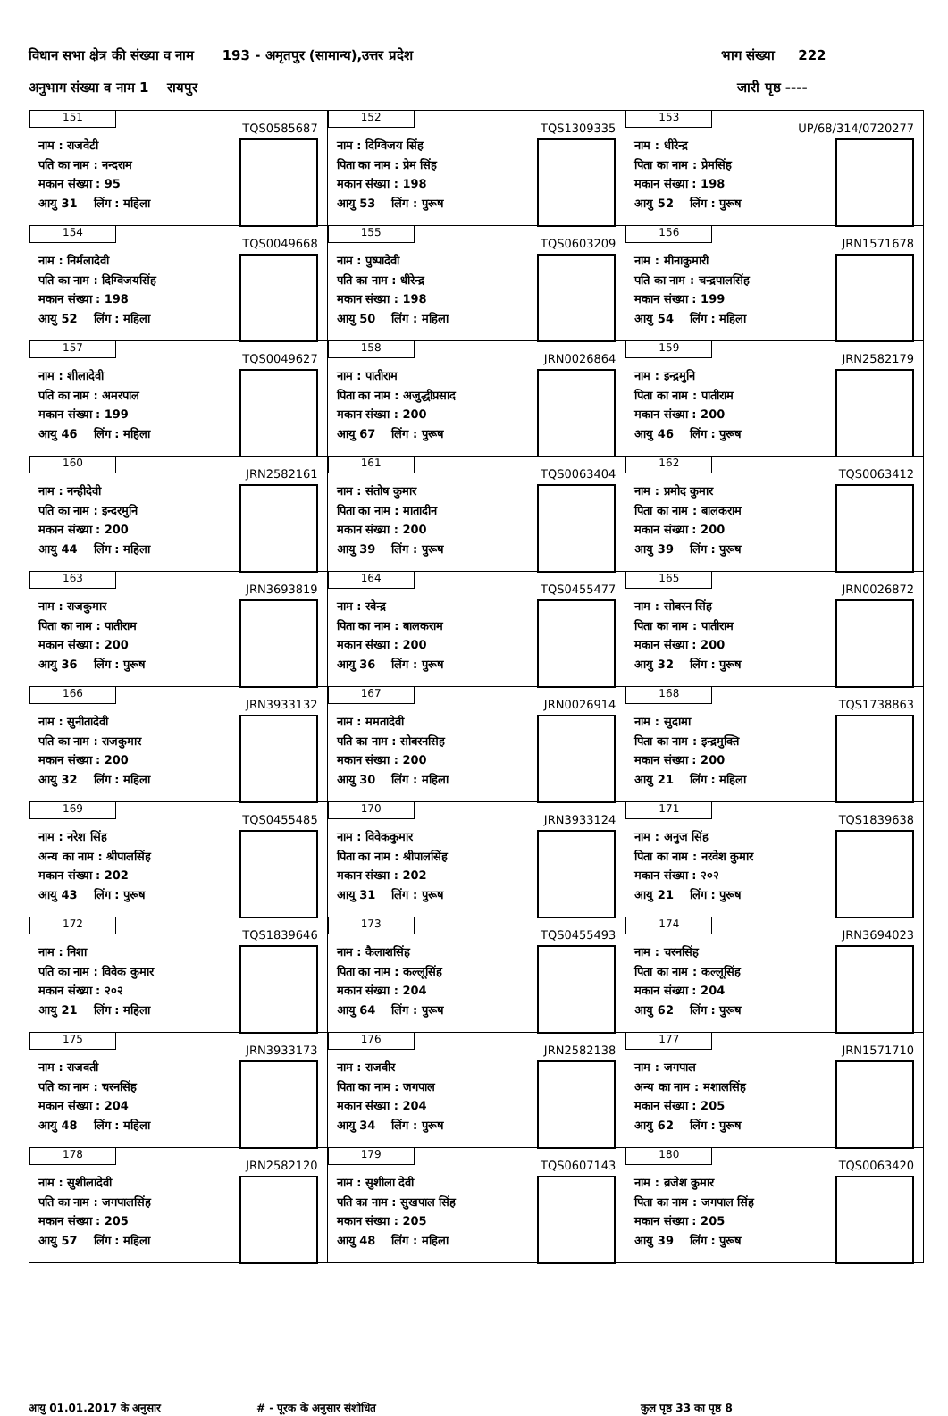विधान सभा क्षेत्र की संख्या व नाम 193 - अमृतपुर (सामान्य),उत्तर प्रदेश भाग संख्या 222
अनुभाग संख्या व नाम 1 रायपुर जारी पृष्ठ ----
| 151 TQS0585687 नाम : राजवेटी पति का नाम : नन्दराम मकान संख्या : 95 आयु 31 लिंग : महिला | 152 TQS1309335 नाम : दिग्विजय सिंह पिता का नाम : प्रेम सिंह मकान संख्या : 198 आयु 53 लिंग : पुरूष | 153 UP/68/314/0720277 नाम : धीरेन्द्र पिता का नाम : प्रेमसिंह मकान संख्या : 198 आयु 52 लिंग : पुरूष |
| 154 TQS0049668 नाम : निर्मलादेवी पति का नाम : दिग्विजयसिंह मकान संख्या : 198 आयु 52 लिंग : महिला | 155 TQS0603209 नाम : पुष्पादेवी पति का नाम : धीरेन्द्र मकान संख्या : 198 आयु 50 लिंग : महिला | 156 JRN1571678 नाम : मीनाकुमारी पति का नाम : चन्द्रपालसिंह मकान संख्या : 199 आयु 54 लिंग : महिला |
| 157 TQS0049627 नाम : शीलादेवी पति का नाम : अमरपाल मकान संख्या : 199 आयु 46 लिंग : महिला | 158 JRN0026864 नाम : पातीराम पिता का नाम : अजुद्धीप्रसाद मकान संख्या : 200 आयु 67 लिंग : पुरूष | 159 JRN2582179 नाम : इन्द्रमुनि पिता का नाम : पातीराम मकान संख्या : 200 आयु 46 लिंग : पुरूष |
| 160 JRN2582161 नाम : नन्हीदेवी पति का नाम : इन्दरमुनि मकान संख्या : 200 आयु 44 लिंग : महिला | 161 TQS0063404 नाम : संतोष कुमार पिता का नाम : मातादीन मकान संख्या : 200 आयु 39 लिंग : पुरूष | 162 TQS0063412 नाम : प्रमोद कुमार पिता का नाम : बालकराम मकान संख्या : 200 आयु 39 लिंग : पुरूष |
| 163 JRN3693819 नाम : राजकुमार पिता का नाम : पातीराम मकान संख्या : 200 आयु 36 लिंग : पुरूष | 164 TQS0455477 नाम : रवेन्द्र पिता का नाम : बालकराम मकान संख्या : 200 आयु 36 लिंग : पुरूष | 165 JRN0026872 नाम : सोबरन सिंह पिता का नाम : पातीराम मकान संख्या : 200 आयु 32 लिंग : पुरूष |
| 166 JRN3933132 नाम : सुनीतादेवी पति का नाम : राजकुमार मकान संख्या : 200 आयु 32 लिंग : महिला | 167 JRN0026914 नाम : ममतादेवी पति का नाम : सोबरनसिह मकान संख्या : 200 आयु 30 लिंग : महिला | 168 TQS1738863 नाम : सुदामा पिता का नाम : इन्द्रमुक्ति मकान संख्या : 200 आयु 21 लिंग : महिला |
| 169 TQS0455485 नाम : नरेश सिंह अन्य का नाम : श्रीपालसिंह मकान संख्या : 202 आयु 43 लिंग : पुरूष | 170 JRN3933124 नाम : विवेककुमार पिता का नाम : श्रीपालसिंह मकान संख्या : 202 आयु 31 लिंग : पुरूष | 171 TQS1839638 नाम : अनुज सिंह पिता का नाम : नरवेश कुमार मकान संख्या : २०२ आयु 21 लिंग : पुरूष |
| 172 TQS1839646 नाम : निशा पति का नाम : विवेक कुमार मकान संख्या : २०२ आयु 21 लिंग : महिला | 173 TQS0455493 नाम : कैलाशसिंह पिता का नाम : कल्लूसिंह मकान संख्या : 204 आयु 64 लिंग : पुरूष | 174 JRN3694023 नाम : चरनसिंह पिता का नाम : कल्लूसिंह मकान संख्या : 204 आयु 62 लिंग : पुरूष |
| 175 JRN3933173 नाम : राजवती पति का नाम : चरनसिंह मकान संख्या : 204 आयु 48 लिंग : महिला | 176 JRN2582138 नाम : राजवीर पिता का नाम : जगपाल मकान संख्या : 204 आयु 34 लिंग : पुरूष | 177 JRN1571710 नाम : जगपाल अन्य का नाम : मशालसिंह मकान संख्या : 205 आयु 62 लिंग : पुरूष |
| 178 JRN2582120 नाम : सुशीलादेवी पति का नाम : जगपालसिंह मकान संख्या : 205 आयु 57 लिंग : महिला | 179 TQS0607143 नाम : सुशीला देवी पति का नाम : सुखपाल सिंह मकान संख्या : 205 आयु 48 लिंग : महिला | 180 TQS0063420 नाम : ब्रजेश कुमार पिता का नाम : जगपाल सिंह मकान संख्या : 205 आयु 39 लिंग : पुरूष |
आयु 01.01.2017 के अनुसार # - पूरक के अनुसार संशोधित कुल पृष्ठ 33 का पृष्ठ 8